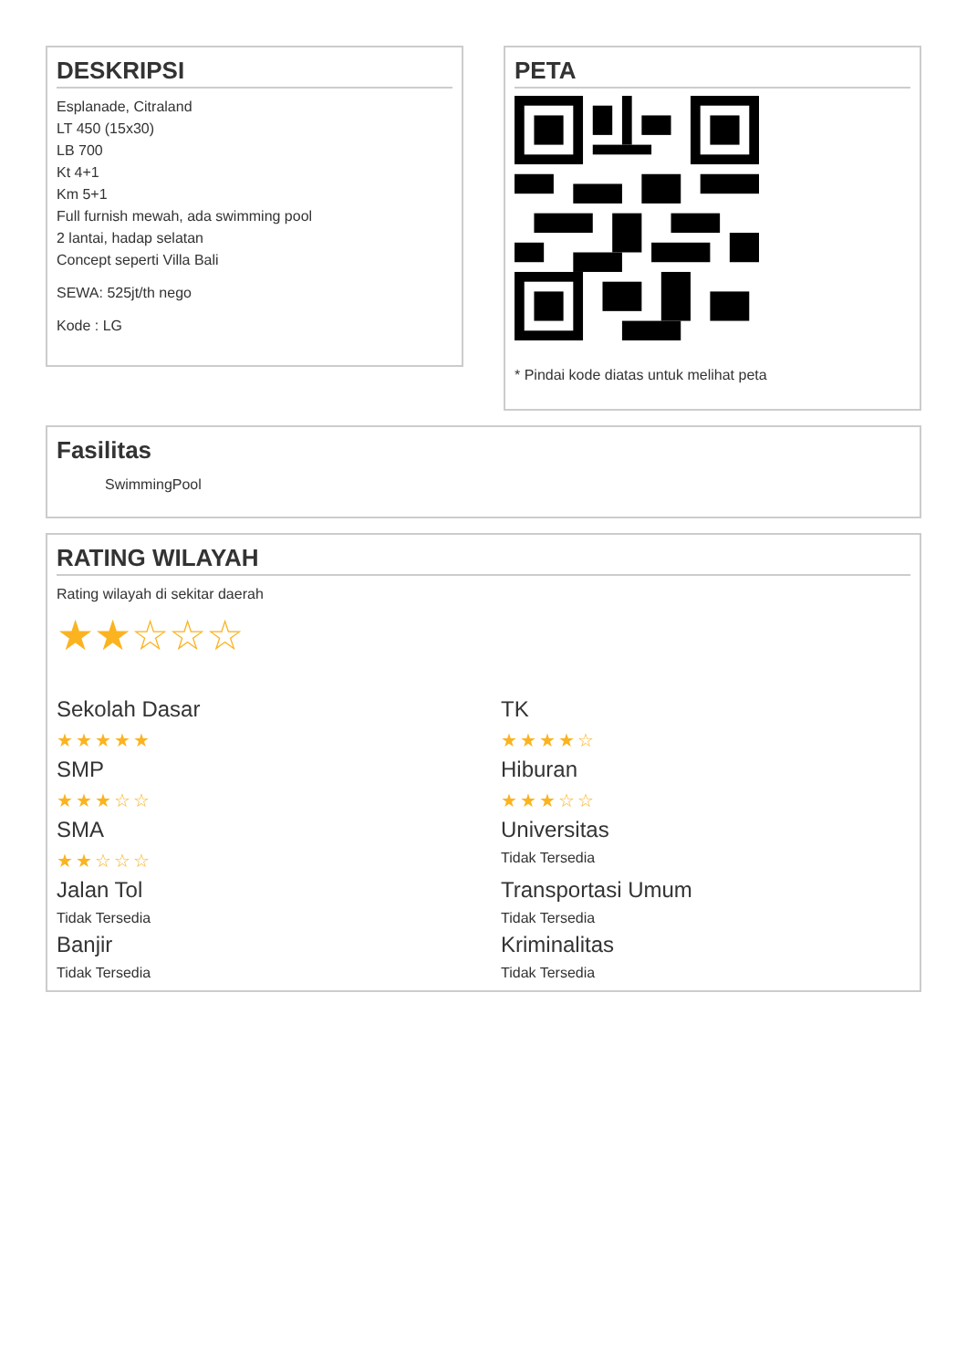DESKRIPSI
Esplanade, Citraland
LT 450 (15x30)
LB 700
Kt 4+1
Km 5+1
Full furnish mewah, ada swimming pool
2 lantai, hadap selatan
Concept seperti Villa Bali
SEWA: 525jt/th nego
Kode : LG
PETA
* Pindai kode diatas untuk melihat peta
Fasilitas
SwimmingPool
RATING WILAYAH
Rating wilayah di sekitar daerah
★★☆☆☆
Sekolah Dasar
★★★★★
TK
★★★★☆
SMP
★★★☆☆
Hiburan
★★★☆☆
SMA
★★☆☆☆
Universitas
Tidak Tersedia
Jalan Tol
Tidak Tersedia
Transportasi Umum
Tidak Tersedia
Banjir
Tidak Tersedia
Kriminalitas
Tidak Tersedia